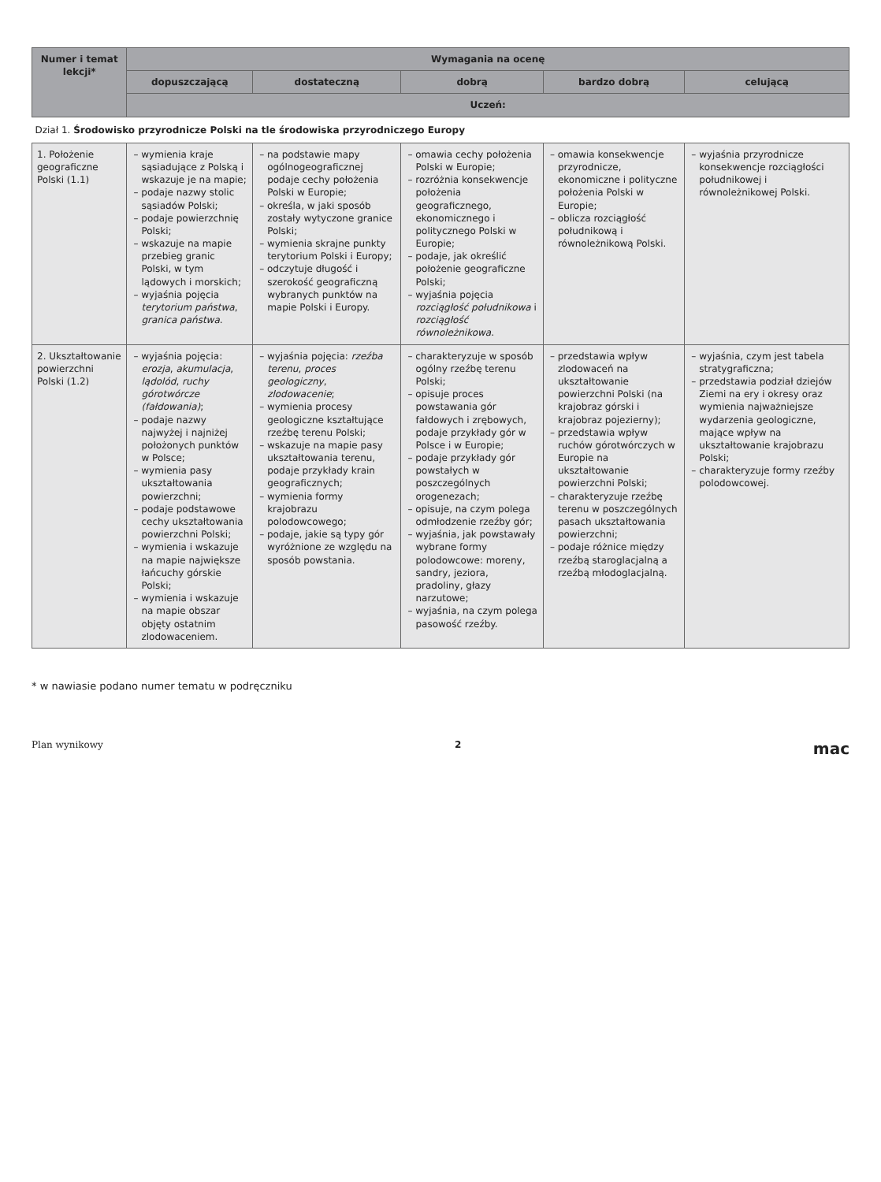| Numer i temat lekcji* | Wymagania na ocenę | | | | |
| --- | --- | --- | --- | --- | --- |
| | dopuszczającą | dostateczną | dobrą | bardzo dobrą | celującą |
| | Uczeń: | | | | |
| Dział 1. Środowisko przyrodnicze Polski na tle środowiska przyrodniczego Europy | | | | | |
| 1. Położenie geograficzne Polski (1.1) | – wymienia kraje sąsiadujące z Polską i wskazuje je na mapie; – podaje nazwy stolic sąsiadów Polski; – podaje powierzchnię Polski; – wskazuje na mapie przebieg granic Polski, w tym lądowych i morskich; – wyjaśnia pojęcia terytorium państwa , granica państwa . | – na podstawie mapy ogólnogeograficznej podaje cechy położenia Polski w Europie; – określa, w jaki sposób zostały wytyczone granice Polski; – wymienia skrajne punkty terytorium Polski i Europy; – odczytuje długość i szerokość geograficzną wybranych punktów na mapie Polski i Europy. | – omawia cechy położenia Polski w Europie; – rozróżnia konsekwencje położenia geograficznego, ekonomicznego i politycznego Polski w Europie; – podaje, jak określić położenie geograficzne Polski; – wyjaśnia pojęcia rozciągłość południkowa i rozciągłość równoleżnikowa . | – omawia konsekwencje przyrodnicze, ekonomiczne i polityczne położenia Polski w Europie; – oblicza rozciągłość południkową i równoleżnikową Polski. | – wyjaśnia przyrodnicze konsekwencje rozciągłości południkowej i równoleżnikowej Polski. |
| 2. Ukształtowanie powierzchni Polski (1.2) | – wyjaśnia pojęcia: erozja , akumulacja , lądolód , ruchy górotwórcze (fałdowania) ; – podaje nazwy najwyżej i najniżej położonych punktów w Polsce; – wymienia pasy ukształtowania powierzchni; – podaje podstawowe cechy ukształtowania powierzchni Polski; – wymienia i wskazuje na mapie największe łańcuchy górskie Polski; – wymienia i wskazuje na mapie obszar objęty ostatnim zlodowaceniem. | – wyjaśnia pojęcia: rzeźba terenu , proces geologiczny , zlodowacenie ; – wymienia procesy geologiczne kształtujące rzeźbę terenu Polski; – wskazuje na mapie pasy ukształtowania terenu, podaje przykłady krain geograficznych; – wymienia formy krajobrazu polodowcowego; – podaje, jakie są typy gór wyróżnione ze względu na sposób powstania. | – charakteryzuje w sposób ogólny rzeźbę terenu Polski; – opisuje proces powstawania gór fałdowych i zrębowych, podaje przykłady gór w Polsce i w Europie; – podaje przykłady gór powstałych w poszczególnych orogenezach; – opisuje, na czym polega odmłodzenie rzeźby gór; – wyjaśnia, jak powstawały wybrane formy polodowcowe: moreny, sandry, jeziora, pradoliny, głazy narzutowe; – wyjaśnia, na czym polega pasowość rzeźby. | – przedstawia wpływ zlodowaceń na ukształtowanie powierzchni Polski (na krajobraz górski i krajobraz pojezierny); – przedstawia wpływ ruchów górotwórczych w Europie na ukształtowanie powierzchni Polski; – charakteryzuje rzeźbę terenu w poszczególnych pasach ukształtowania powierzchni; – podaje różnice między rzeźbą staroglacjalną a rzeźbą młodoglacjalną. | – wyjaśnia, czym jest tabela stratygraficzna; – przedstawia podział dziejów Ziemi na ery i okresy oraz wymienia najważniejsze wydarzenia geologiczne, mające wpływ na ukształtowanie krajobrazu Polski; – charakteryzuje formy rzeźby polodowcowej. |
* w nawiasie podano numer tematu w podręczniku
Plan wynikowy 2 mac